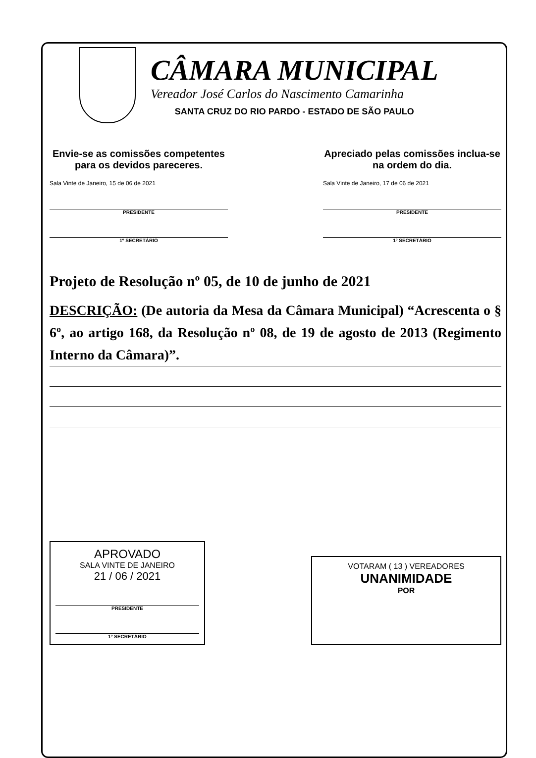CÂMARA MUNICIPAL
Vereador José Carlos do Nascimento Camarinha
SANTA CRUZ DO RIO PARDO - ESTADO DE SÃO PAULO
Envie-se as comissões competentes para os devidos pareceres.
Sala Vinte de Janeiro, 15 de 06 de 2021
PRESIDENTE
1º SECRETÁRIO
Apreciado pelas comissões inclua-se na ordem do dia.
Sala Vinte de Janeiro, 17 de 06 de 2021
PRESIDENTE
1º SECRETÁRIO
Projeto de Resolução nº 05, de 10 de junho de 2021
DESCRIÇÃO: (De autoria da Mesa da Câmara Municipal) “Acrescenta o § 6º, ao artigo 168, da Resolução nº 08, de 19 de agosto de 2013 (Regimento Interno da Câmara)”.
APROVADO
SALA VINTE DE JANEIRO
21 / 06 / 2021
PRESIDENTE
1º SECRETÁRIO
VOTARAM ( 13 ) VEREADORES
UNANIMIDADE
POR